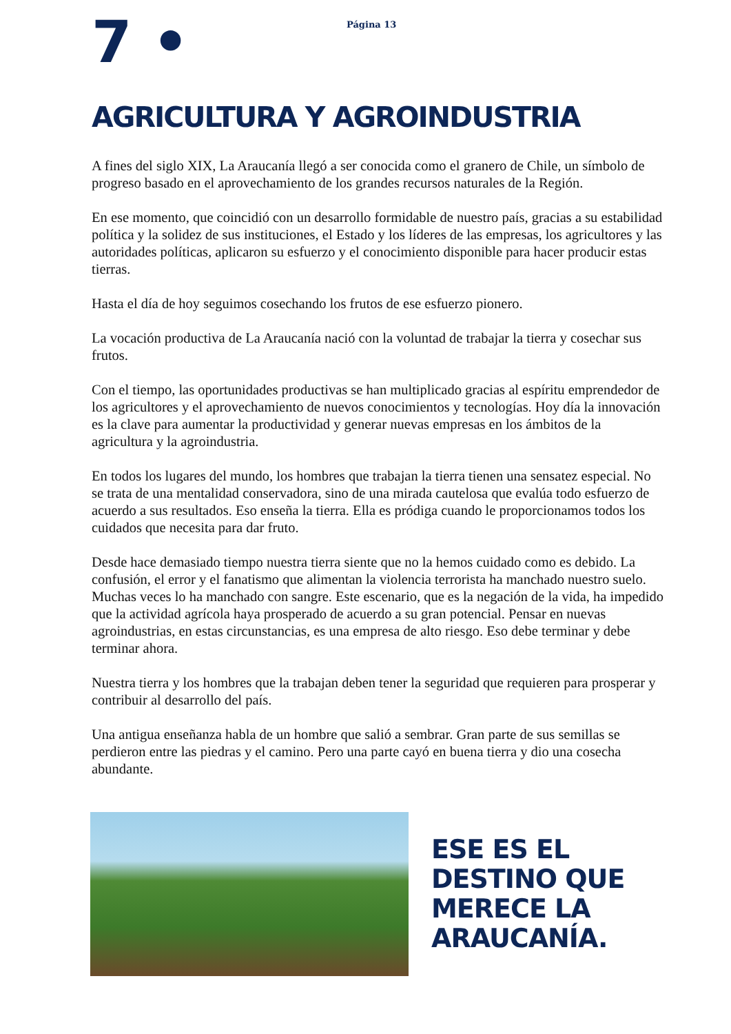7 •
Página 13
AGRICULTURA Y AGROINDUSTRIA
A fines del siglo XIX, La Araucanía llegó a ser conocida como el granero de Chile, un símbolo de progreso basado en el aprovechamiento de los grandes recursos naturales de la Región.
En ese momento, que coincidió con un desarrollo formidable de nuestro país, gracias a su estabilidad política y la solidez de sus instituciones, el Estado y los líderes de las empresas, los agricultores y las autoridades políticas, aplicaron su esfuerzo y el conocimiento disponible para hacer producir estas tierras.
Hasta el día de hoy seguimos cosechando los frutos de ese esfuerzo pionero.
La vocación productiva de La Araucanía nació con la voluntad de trabajar la tierra y cosechar sus frutos.
Con el tiempo, las oportunidades productivas se han multiplicado gracias al espíritu emprendedor de los agricultores y el aprovechamiento de nuevos conocimientos y tecnologías. Hoy día la innovación es la clave para aumentar la productividad y generar nuevas empresas en los ámbitos de la agricultura y la agroindustria.
En todos los lugares del mundo, los hombres que trabajan la tierra tienen una sensatez especial. No se trata de una mentalidad conservadora, sino de una mirada cautelosa que evalúa todo esfuerzo de acuerdo a sus resultados. Eso enseña la tierra. Ella es pródiga cuando le proporcionamos todos los cuidados que necesita para dar fruto.
Desde hace demasiado tiempo nuestra tierra siente que no la hemos cuidado como es debido. La confusión, el error y el fanatismo que alimentan la violencia terrorista ha manchado nuestro suelo. Muchas veces lo ha manchado con sangre. Este escenario, que es la negación de la vida, ha impedido que la actividad agrícola haya prosperado de acuerdo a su gran potencial. Pensar en nuevas agroindustrias, en estas circunstancias, es una empresa de alto riesgo. Eso debe terminar y debe terminar ahora.
Nuestra tierra y los hombres que la trabajan deben tener la seguridad que requieren para prosperar y contribuir al desarrollo del país.
Una antigua enseñanza habla de un hombre que salió a sembrar. Gran parte de sus semillas se perdieron entre las piedras y el camino. Pero una parte cayó en buena tierra y dio una cosecha abundante.
ESE ES EL
DESTINO QUE
MERECE LA
ARAUCANÍA.